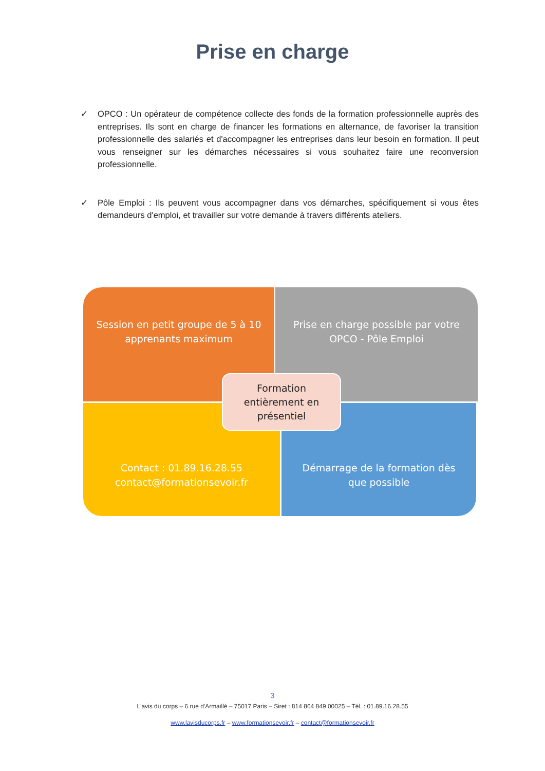Prise en charge
✓ OPCO : Un opérateur de compétence collecte des fonds de la formation professionnelle auprès des entreprises. Ils sont en charge de financer les formations en alternance, de favoriser la transition professionnelle des salariés et d'accompagner les entreprises dans leur besoin en formation. Il peut vous renseigner sur les démarches nécessaires si vous souhaitez faire une reconversion professionnelle.
✓ Pôle Emploi : Ils peuvent vous accompagner dans vos démarches, spécifiquement si vous êtes demandeurs d'emploi, et travailler sur votre demande à travers différents ateliers.
Session en petit groupe de 5 à 10
apprenants maximum
Prise en charge possible par votre
OPCO - Pôle Emploi
Contact : 01.89.16.28.55
contact@formationsevoir.fr
Démarrage de la formation dès
que possible
Formation
entièrement en
présentiel
3
L'avis du corps – 6 rue d'Armaillé – 75017 Paris – Siret : 814 864 849 00025 – Tél. : 01.89.16.28.55
www.lavisducorps.fr – www.formationsevoir.fr – contact@formationsevoir.fr